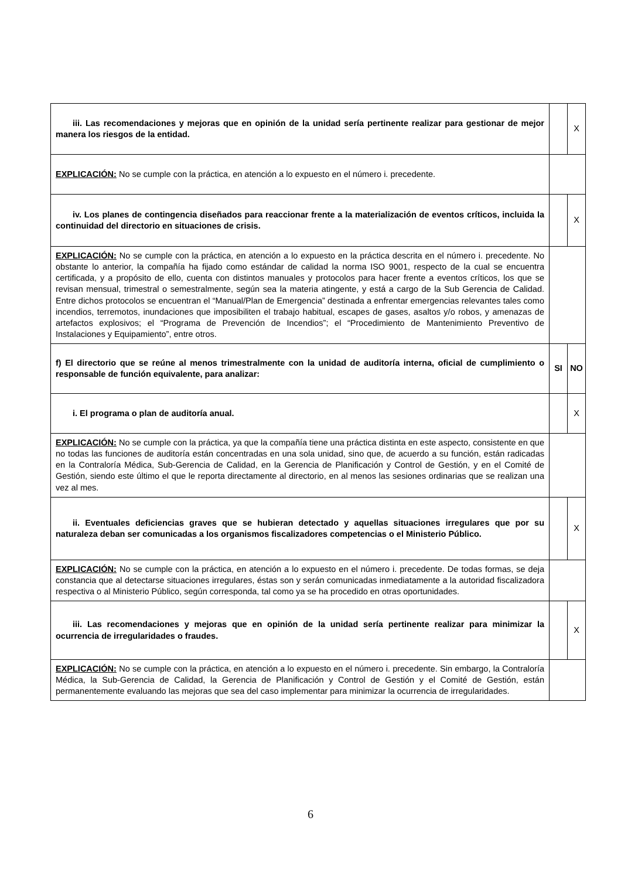| iii. Las recomendaciones y mejoras que en opinión de la unidad sería pertinente realizar para gestionar de mejor manera los riesgos de la entidad. | | X |
| EXPLICACIÓN: No se cumple con la práctica, en atención a lo expuesto en el número i. precedente. | | |
| iv. Los planes de contingencia diseñados para reaccionar frente a la materialización de eventos críticos, incluida la continuidad del directorio en situaciones de crisis. | | X |
| EXPLICACIÓN: No se cumple con la práctica, en atención a lo expuesto en la práctica descrita en el número i. precedente. No obstante lo anterior, la compañía ha fijado como estándar de calidad la norma ISO 9001, respecto de la cual se encuentra certificada, y a propósito de ello, cuenta con distintos manuales y protocolos para hacer frente a eventos críticos, los que se revisan mensual, trimestral o semestralmente, según sea la materia atingente, y está a cargo de la Sub Gerencia de Calidad. Entre dichos protocolos se encuentran el “Manual/Plan de Emergencia” destinada a enfrentar emergencias relevantes tales como incendios, terremotos, inundaciones que imposibiliten el trabajo habitual, escapes de gases, asaltos y/o robos, y amenazas de artefactos explosivos; el “Programa de Prevención de Incendios”; el “Procedimiento de Mantenimiento Preventivo de Instalaciones y Equipamiento”, entre otros. | | |
| f) El directorio que se reúne al menos trimestralmente con la unidad de auditoría interna, oficial de cumplimiento o responsable de función equivalente, para analizar: | SI | NO |
| i. El programa o plan de auditoría anual. | | X |
| EXPLICACIÓN: No se cumple con la práctica, ya que la compañía tiene una práctica distinta en este aspecto, consistente en que no todas las funciones de auditoría están concentradas en una sola unidad, sino que, de acuerdo a su función, están radicadas en la Contraloría Médica, Sub-Gerencia de Calidad, en la Gerencia de Planificación y Control de Gestión, y en el Comité de Gestión, siendo este último el que le reporta directamente al directorio, en al menos las sesiones ordinarias que se realizan una vez al mes. | | |
| ii. Eventuales deficiencias graves que se hubieran detectado y aquellas situaciones irregulares que por su naturaleza deban ser comunicadas a los organismos fiscalizadores competencias o el Ministerio Público. | | X |
| EXPLICACIÓN: No se cumple con la práctica, en atención a lo expuesto en el número i. precedente. De todas formas, se deja constancia que al detectarse situaciones irregulares, éstas son y serán comunicadas inmediatamente a la autoridad fiscalizadora respectiva o al Ministerio Público, según corresponda, tal como ya se ha procedido en otras oportunidades. | | |
| iii. Las recomendaciones y mejoras que en opinión de la unidad sería pertinente realizar para minimizar la ocurrencia de irregularidades o fraudes. | | X |
| EXPLICACIÓN: No se cumple con la práctica, en atención a lo expuesto en el número i. precedente. Sin embargo, la Contraloría Médica, la Sub-Gerencia de Calidad, la Gerencia de Planificación y Control de Gestión y el Comité de Gestión, están permanentemente evaluando las mejoras que sea del caso implementar para minimizar la ocurrencia de irregularidades. | | |
6